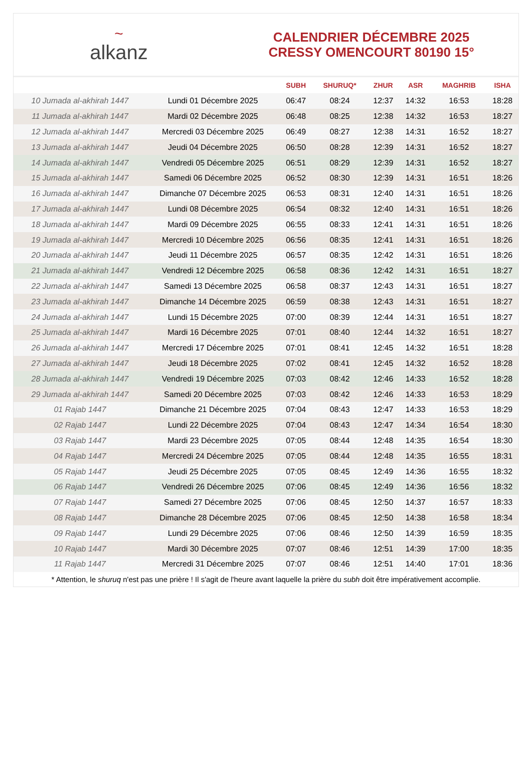~
alkanz
CALENDRIER DÉCEMBRE 2025
CRESSY OMENCOURT 80190 15°
| | | SUBH | SHURUQ* | ZHUR | ASR | MAGHRIB | ISHA |
| --- | --- | --- | --- | --- | --- | --- | --- |
| 10 Jumada al-akhirah 1447 | Lundi 01 Décembre 2025 | 06:47 | 08:24 | 12:37 | 14:32 | 16:53 | 18:28 |
| 11 Jumada al-akhirah 1447 | Mardi 02 Décembre 2025 | 06:48 | 08:25 | 12:38 | 14:32 | 16:53 | 18:27 |
| 12 Jumada al-akhirah 1447 | Mercredi 03 Décembre 2025 | 06:49 | 08:27 | 12:38 | 14:31 | 16:52 | 18:27 |
| 13 Jumada al-akhirah 1447 | Jeudi 04 Décembre 2025 | 06:50 | 08:28 | 12:39 | 14:31 | 16:52 | 18:27 |
| 14 Jumada al-akhirah 1447 | Vendredi 05 Décembre 2025 | 06:51 | 08:29 | 12:39 | 14:31 | 16:52 | 18:27 |
| 15 Jumada al-akhirah 1447 | Samedi 06 Décembre 2025 | 06:52 | 08:30 | 12:39 | 14:31 | 16:51 | 18:26 |
| 16 Jumada al-akhirah 1447 | Dimanche 07 Décembre 2025 | 06:53 | 08:31 | 12:40 | 14:31 | 16:51 | 18:26 |
| 17 Jumada al-akhirah 1447 | Lundi 08 Décembre 2025 | 06:54 | 08:32 | 12:40 | 14:31 | 16:51 | 18:26 |
| 18 Jumada al-akhirah 1447 | Mardi 09 Décembre 2025 | 06:55 | 08:33 | 12:41 | 14:31 | 16:51 | 18:26 |
| 19 Jumada al-akhirah 1447 | Mercredi 10 Décembre 2025 | 06:56 | 08:35 | 12:41 | 14:31 | 16:51 | 18:26 |
| 20 Jumada al-akhirah 1447 | Jeudi 11 Décembre 2025 | 06:57 | 08:35 | 12:42 | 14:31 | 16:51 | 18:26 |
| 21 Jumada al-akhirah 1447 | Vendredi 12 Décembre 2025 | 06:58 | 08:36 | 12:42 | 14:31 | 16:51 | 18:27 |
| 22 Jumada al-akhirah 1447 | Samedi 13 Décembre 2025 | 06:58 | 08:37 | 12:43 | 14:31 | 16:51 | 18:27 |
| 23 Jumada al-akhirah 1447 | Dimanche 14 Décembre 2025 | 06:59 | 08:38 | 12:43 | 14:31 | 16:51 | 18:27 |
| 24 Jumada al-akhirah 1447 | Lundi 15 Décembre 2025 | 07:00 | 08:39 | 12:44 | 14:31 | 16:51 | 18:27 |
| 25 Jumada al-akhirah 1447 | Mardi 16 Décembre 2025 | 07:01 | 08:40 | 12:44 | 14:32 | 16:51 | 18:27 |
| 26 Jumada al-akhirah 1447 | Mercredi 17 Décembre 2025 | 07:01 | 08:41 | 12:45 | 14:32 | 16:51 | 18:28 |
| 27 Jumada al-akhirah 1447 | Jeudi 18 Décembre 2025 | 07:02 | 08:41 | 12:45 | 14:32 | 16:52 | 18:28 |
| 28 Jumada al-akhirah 1447 | Vendredi 19 Décembre 2025 | 07:03 | 08:42 | 12:46 | 14:33 | 16:52 | 18:28 |
| 29 Jumada al-akhirah 1447 | Samedi 20 Décembre 2025 | 07:03 | 08:42 | 12:46 | 14:33 | 16:53 | 18:29 |
| 01 Rajab 1447 | Dimanche 21 Décembre 2025 | 07:04 | 08:43 | 12:47 | 14:33 | 16:53 | 18:29 |
| 02 Rajab 1447 | Lundi 22 Décembre 2025 | 07:04 | 08:43 | 12:47 | 14:34 | 16:54 | 18:30 |
| 03 Rajab 1447 | Mardi 23 Décembre 2025 | 07:05 | 08:44 | 12:48 | 14:35 | 16:54 | 18:30 |
| 04 Rajab 1447 | Mercredi 24 Décembre 2025 | 07:05 | 08:44 | 12:48 | 14:35 | 16:55 | 18:31 |
| 05 Rajab 1447 | Jeudi 25 Décembre 2025 | 07:05 | 08:45 | 12:49 | 14:36 | 16:55 | 18:32 |
| 06 Rajab 1447 | Vendredi 26 Décembre 2025 | 07:06 | 08:45 | 12:49 | 14:36 | 16:56 | 18:32 |
| 07 Rajab 1447 | Samedi 27 Décembre 2025 | 07:06 | 08:45 | 12:50 | 14:37 | 16:57 | 18:33 |
| 08 Rajab 1447 | Dimanche 28 Décembre 2025 | 07:06 | 08:45 | 12:50 | 14:38 | 16:58 | 18:34 |
| 09 Rajab 1447 | Lundi 29 Décembre 2025 | 07:06 | 08:46 | 12:50 | 14:39 | 16:59 | 18:35 |
| 10 Rajab 1447 | Mardi 30 Décembre 2025 | 07:07 | 08:46 | 12:51 | 14:39 | 17:00 | 18:35 |
| 11 Rajab 1447 | Mercredi 31 Décembre 2025 | 07:07 | 08:46 | 12:51 | 14:40 | 17:01 | 18:36 |
* Attention, le shuruq n'est pas une prière ! Il s'agit de l'heure avant laquelle la prière du subh doit être impérativement accomplie.